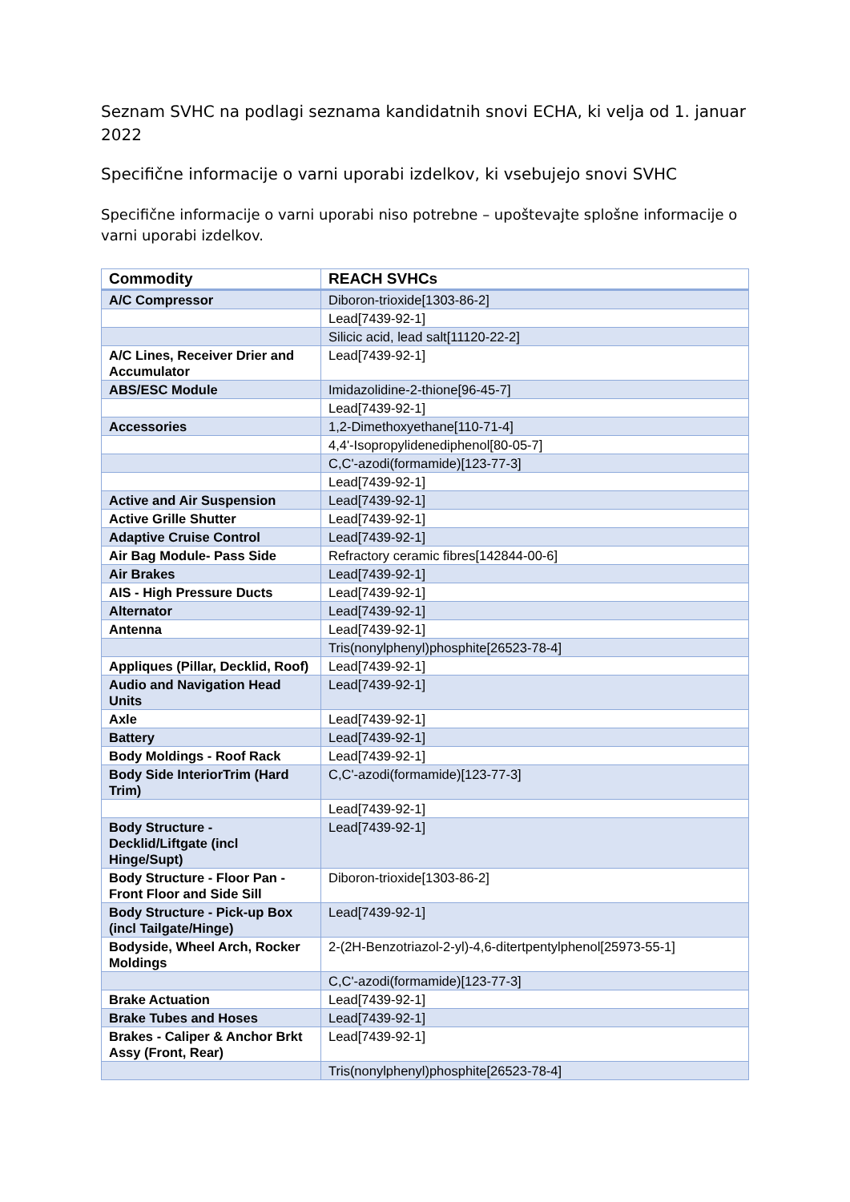Seznam SVHC na podlagi seznama kandidatnih snovi ECHA, ki velja od 1. januar 2022
Specifične informacije o varni uporabi izdelkov, ki vsebujejo snovi SVHC
Specifične informacije o varni uporabi niso potrebne – upoštevajte splošne informacije o varni uporabi izdelkov.
| Commodity | REACH SVHCs |
| --- | --- |
| A/C Compressor | Diboron-trioxide[1303-86-2] |
| | Lead[7439-92-1] |
| | Silicic acid, lead salt[11120-22-2] |
| A/C Lines, Receiver Drier and Accumulator | Lead[7439-92-1] |
| ABS/ESC Module | Imidazolidine-2-thione[96-45-7] |
| | Lead[7439-92-1] |
| Accessories | 1,2-Dimethoxyethane[110-71-4] |
| | 4,4'-Isopropylidenediphenol[80-05-7] |
| | C,C'-azodi(formamide)[123-77-3] |
| | Lead[7439-92-1] |
| Active and Air Suspension | Lead[7439-92-1] |
| Active Grille Shutter | Lead[7439-92-1] |
| Adaptive Cruise Control | Lead[7439-92-1] |
| Air Bag Module- Pass Side | Refractory ceramic fibres[142844-00-6] |
| Air Brakes | Lead[7439-92-1] |
| AIS - High Pressure Ducts | Lead[7439-92-1] |
| Alternator | Lead[7439-92-1] |
| Antenna | Lead[7439-92-1] |
| | Tris(nonylphenyl)phosphite[26523-78-4] |
| Appliques (Pillar, Decklid, Roof) | Lead[7439-92-1] |
| Audio and Navigation Head Units | Lead[7439-92-1] |
| Axle | Lead[7439-92-1] |
| Battery | Lead[7439-92-1] |
| Body Moldings - Roof Rack | Lead[7439-92-1] |
| Body Side InteriorTrim (Hard Trim) | C,C'-azodi(formamide)[123-77-3] |
| | Lead[7439-92-1] |
| Body Structure - Decklid/Liftgate (incl Hinge/Supt) | Lead[7439-92-1] |
| Body Structure - Floor Pan - Front Floor and Side Sill | Diboron-trioxide[1303-86-2] |
| Body Structure - Pick-up Box (incl Tailgate/Hinge) | Lead[7439-92-1] |
| Bodyside, Wheel Arch, Rocker Moldings | 2-(2H-Benzotriazol-2-yl)-4,6-ditertpentylphenol[25973-55-1] |
| | C,C'-azodi(formamide)[123-77-3] |
| Brake Actuation | Lead[7439-92-1] |
| Brake Tubes and Hoses | Lead[7439-92-1] |
| Brakes - Caliper & Anchor Brkt Assy (Front, Rear) | Lead[7439-92-1] |
| | Tris(nonylphenyl)phosphite[26523-78-4] |